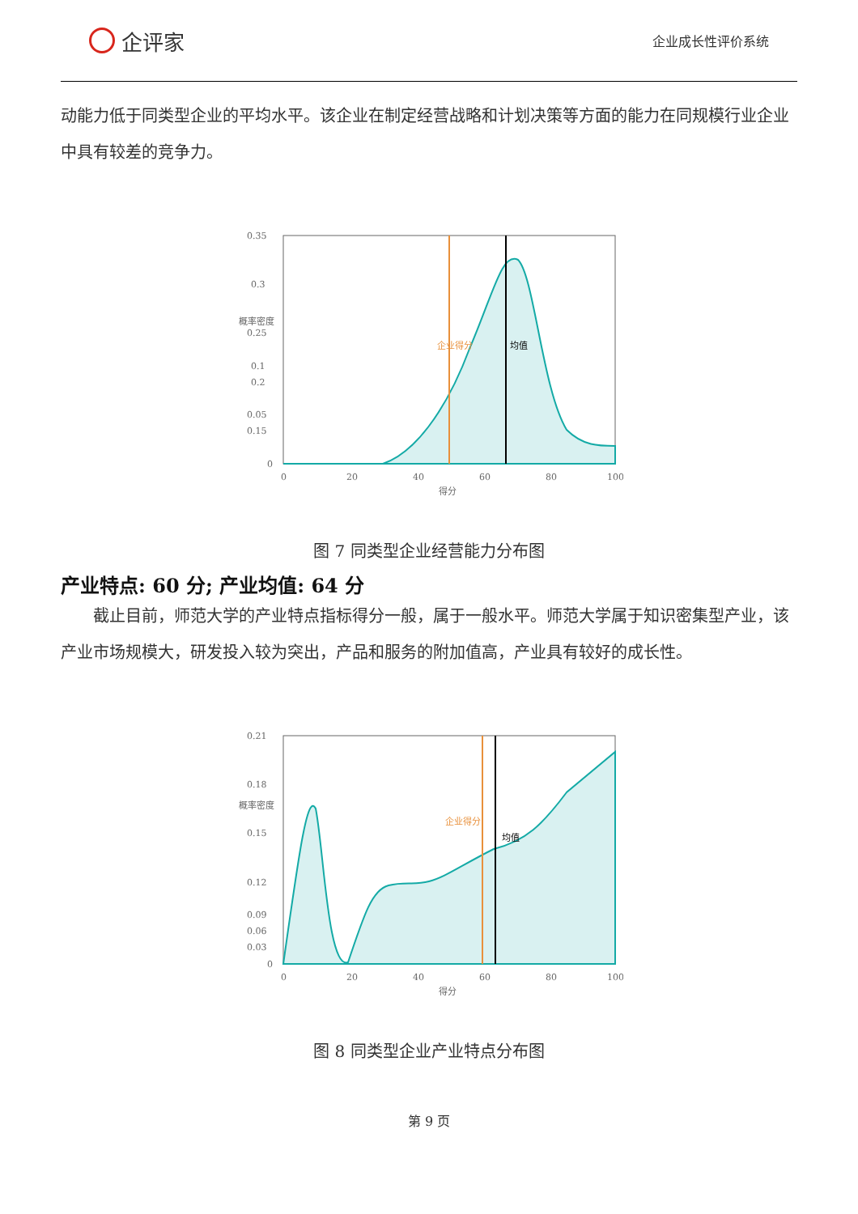企评家
企业成长性评价系统
动能力低于同类型企业的平均水平。该企业在制定经营战略和计划决策等方面的能力在同规模行业企业中具有较差的竞争力。
0.35
0.3
0.25
0.2
0.15
0.1
0.05
0
0
20
40
60
80
100
得分
企业得分
均值
概率密度
图 7 同类型企业经营能力分布图
产业特点: 60 分; 产业均值: 64 分
截止目前，师范大学的产业特点指标得分一般，属于一般水平。师范大学属于知识密集型产业，该产业市场规模大，研发投入较为突出，产品和服务的附加值高，产业具有较好的成长性。
0.21
0.18
0.15
0.12
0.09
0.06
0.03
0
0
20
40
60
80
100
得分
企业得分
均值
概率密度
图 8 同类型企业产业特点分布图
第 9 页